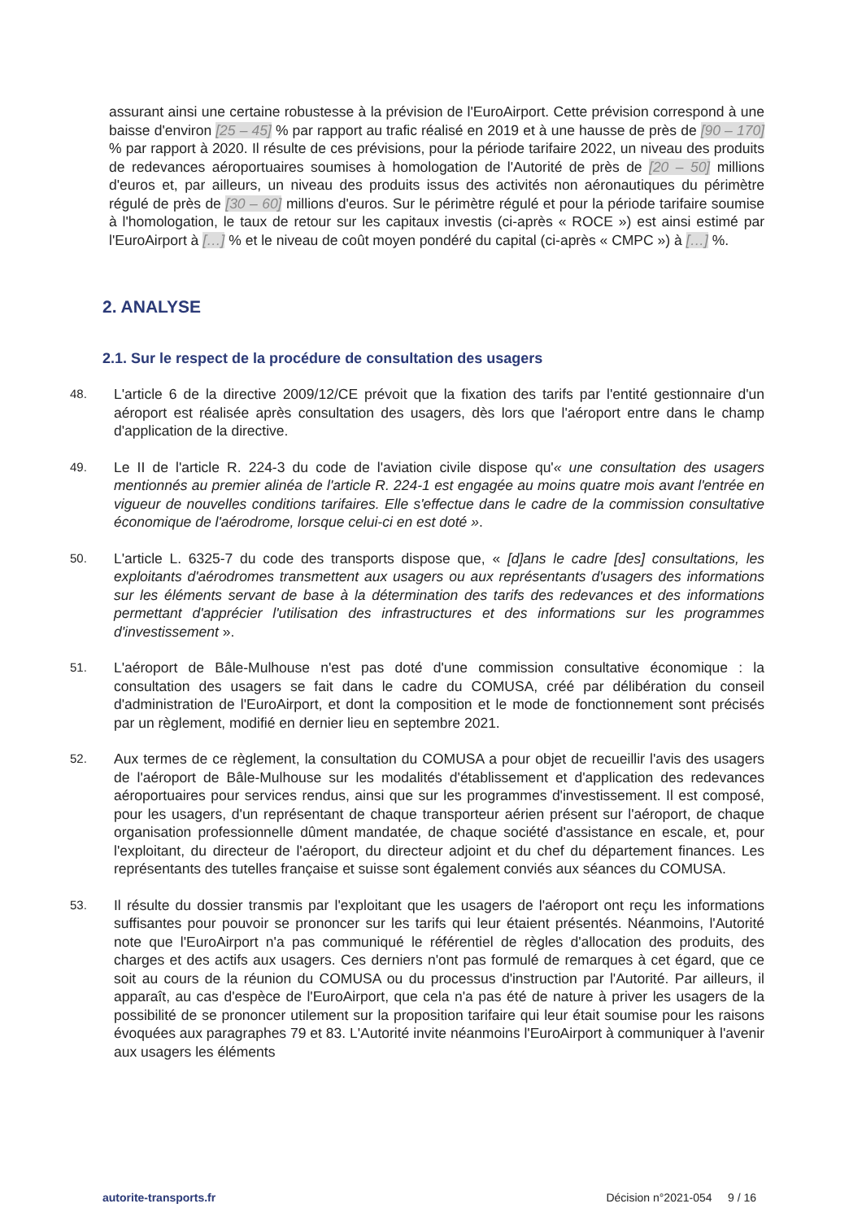assurant ainsi une certaine robustesse à la prévision de l'EuroAirport. Cette prévision correspond à une baisse d'environ [25 – 45] % par rapport au trafic réalisé en 2019 et à une hausse de près de [90 – 170] % par rapport à 2020. Il résulte de ces prévisions, pour la période tarifaire 2022, un niveau des produits de redevances aéroportuaires soumises à homologation de l'Autorité de près de [20 – 50] millions d'euros et, par ailleurs, un niveau des produits issus des activités non aéronautiques du périmètre régulé de près de [30 – 60] millions d'euros. Sur le périmètre régulé et pour la période tarifaire soumise à l'homologation, le taux de retour sur les capitaux investis (ci-après « ROCE ») est ainsi estimé par l'EuroAirport à […] % et le niveau de coût moyen pondéré du capital (ci-après « CMPC ») à […] %.
2. ANALYSE
2.1. Sur le respect de la procédure de consultation des usagers
48. L'article 6 de la directive 2009/12/CE prévoit que la fixation des tarifs par l'entité gestionnaire d'un aéroport est réalisée après consultation des usagers, dès lors que l'aéroport entre dans le champ d'application de la directive.
49. Le II de l'article R. 224-3 du code de l'aviation civile dispose qu'« une consultation des usagers mentionnés au premier alinéa de l'article R. 224-1 est engagée au moins quatre mois avant l'entrée en vigueur de nouvelles conditions tarifaires. Elle s'effectue dans le cadre de la commission consultative économique de l'aérodrome, lorsque celui-ci en est doté ».
50. L'article L. 6325-7 du code des transports dispose que, « [d]ans le cadre [des] consultations, les exploitants d'aérodromes transmettent aux usagers ou aux représentants d'usagers des informations sur les éléments servant de base à la détermination des tarifs des redevances et des informations permettant d'apprécier l'utilisation des infrastructures et des informations sur les programmes d'investissement ».
51. L'aéroport de Bâle-Mulhouse n'est pas doté d'une commission consultative économique : la consultation des usagers se fait dans le cadre du COMUSA, créé par délibération du conseil d'administration de l'EuroAirport, et dont la composition et le mode de fonctionnement sont précisés par un règlement, modifié en dernier lieu en septembre 2021.
52. Aux termes de ce règlement, la consultation du COMUSA a pour objet de recueillir l'avis des usagers de l'aéroport de Bâle-Mulhouse sur les modalités d'établissement et d'application des redevances aéroportuaires pour services rendus, ainsi que sur les programmes d'investissement. Il est composé, pour les usagers, d'un représentant de chaque transporteur aérien présent sur l'aéroport, de chaque organisation professionnelle dûment mandatée, de chaque société d'assistance en escale, et, pour l'exploitant, du directeur de l'aéroport, du directeur adjoint et du chef du département finances. Les représentants des tutelles française et suisse sont également conviés aux séances du COMUSA.
53. Il résulte du dossier transmis par l'exploitant que les usagers de l'aéroport ont reçu les informations suffisantes pour pouvoir se prononcer sur les tarifs qui leur étaient présentés. Néanmoins, l'Autorité note que l'EuroAirport n'a pas communiqué le référentiel de règles d'allocation des produits, des charges et des actifs aux usagers. Ces derniers n'ont pas formulé de remarques à cet égard, que ce soit au cours de la réunion du COMUSA ou du processus d'instruction par l'Autorité. Par ailleurs, il apparaît, au cas d'espèce de l'EuroAirport, que cela n'a pas été de nature à priver les usagers de la possibilité de se prononcer utilement sur la proposition tarifaire qui leur était soumise pour les raisons évoquées aux paragraphes 79 et 83. L'Autorité invite néanmoins l'EuroAirport à communiquer à l'avenir aux usagers les éléments
autorite-transports.fr Décision n°2021-054 9 / 16